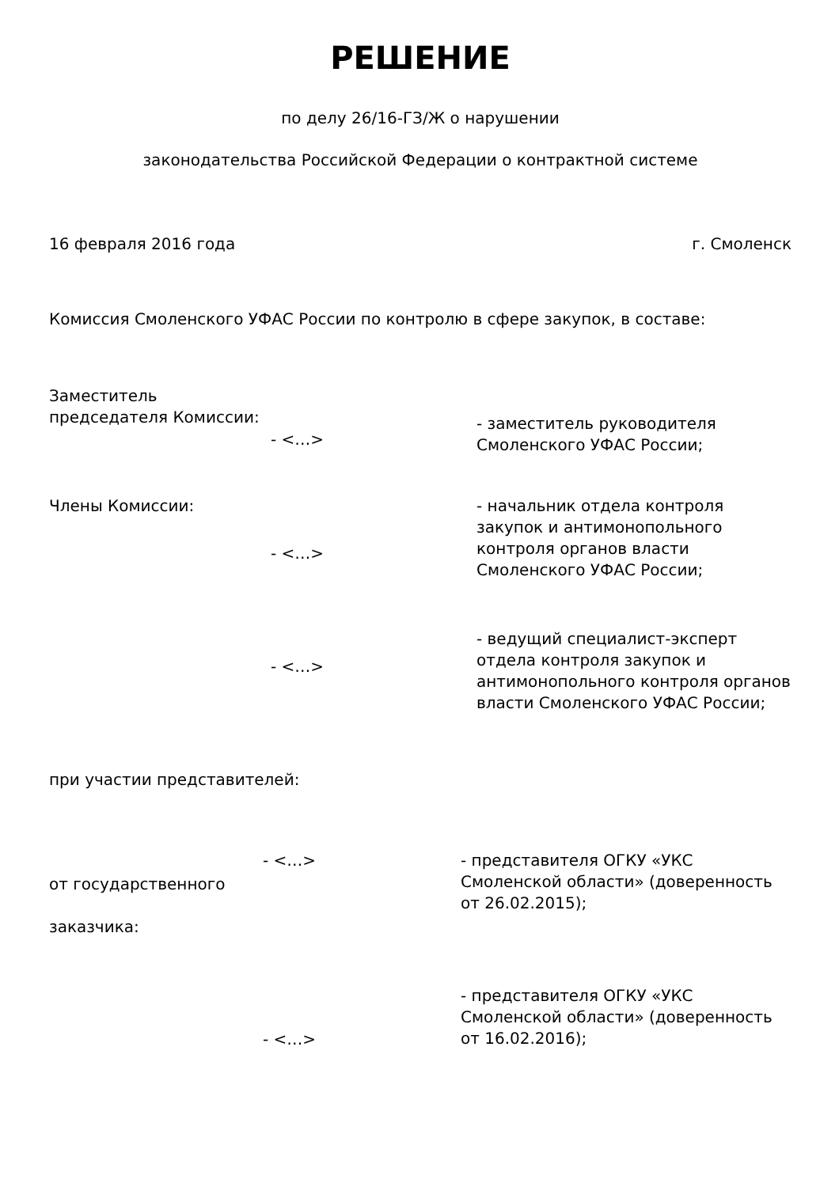РЕШЕНИЕ
по делу 26/16-ГЗ/Ж о нарушении
законодательства Российской Федерации о контрактной системе
16 февраля 2016 года г. Смоленск
Комиссия Смоленского УФАС России по контролю в сфере закупок, в составе:
Заместитель председателя Комиссии:
- <…>
- заместитель руководителя Смоленского УФАС России;
Члены Комиссии:
- <…>
- начальник отдела контроля закупок и антимонопольного контроля органов власти Смоленского УФАС России;
- <…>
- ведущий специалист-эксперт отдела контроля закупок и антимонопольного контроля органов власти Смоленского УФАС России;
при участии представителей:
от государственного
заказчика:
- <…>
- представителя ОГКУ «УКС Смоленской области» (доверенность от 26.02.2015);
- <…>
- представителя ОГКУ «УКС Смоленской области» (доверенность от 16.02.2016);